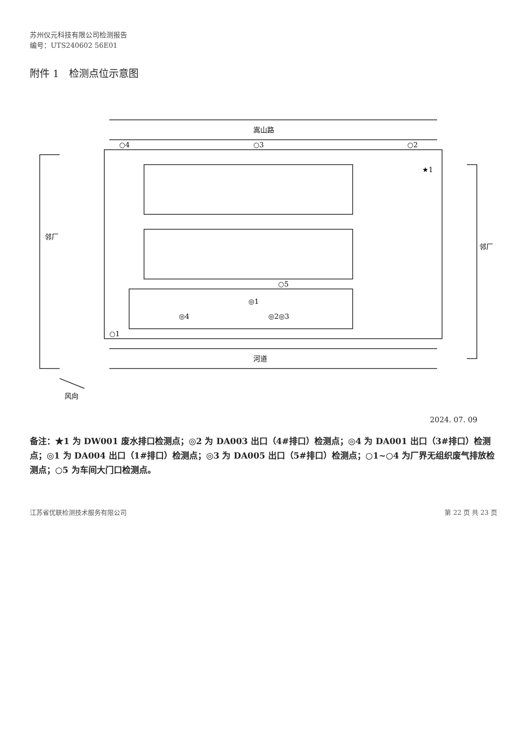苏州仪元科技有限公司检测报告
编号：UTS240602 56E01
附件 1　检测点位示意图
嵩山路
河道
邻厂
邻厂
风向
○4
○3
○2
○1
○5
★1
◎1
◎2◎3
◎4
2024. 07. 09
备注：★1 为 DW001 废水排口检测点；◎2 为 DA003 出口（4#排口）检测点；◎4 为 DA001 出口（3#排口）检测点；◎1 为 DA004 出口（1#排口）检测点；◎3 为 DA005 出口（5#排口）检测点；○1~○4 为厂界无组织废气排放检测点；○5 为车间大门口检测点。
江苏省优联检测技术服务有限公司 第 22 页 共 23 页